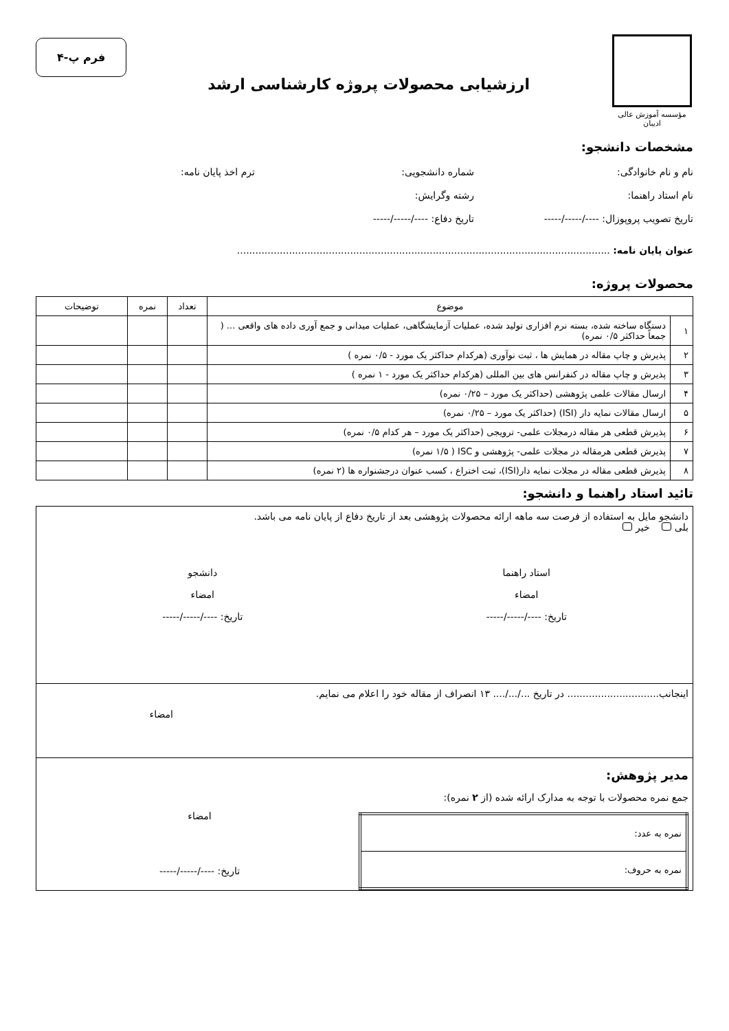مؤسسه آموزش عالی ادیبان
ارزشیابی محصولات پروژه کارشناسی ارشد
فرم پ-۴
مشخصات دانشجو:
نام و نام خانوادگی: شماره دانشجویی: ترم اخذ پایان نامه:
نام استاد راهنما: رشته وگرایش:
تاریخ تصویب پروپوزال: ----/-----/-----
تاریخ دفاع: ----/-----/-----
عنوان پایان نامه: ..........................................................................................................................
محصولات پروژه:
| موضوع | | تعداد | نمره | توضیحات |
| --- | --- | --- | --- | --- |
| ۱ | دستگاه ساخته شده، بسته نرم افزاری تولید شده، عملیات آزمایشگاهی، عملیات میدانی و جمع آوری داده های واقعی ... ( جمعاً حداکثر ۰/۵ نمره) | | | |
| ۲ | پذیرش و چاپ مقاله در همایش ها ، ثبت نوآوری (هرکدام حداکثر یک مورد - ۰/۵ نمره ) | | | |
| ۳ | پذیرش و چاپ مقاله در کنفرانس های بین المللی (هرکدام حداکثر یک مورد - ۱ نمره ) | | | |
| ۴ | ارسال مقالات علمی پژوهشی (حداکثر یک مورد – ۰/۲۵ نمره) | | | |
| ۵ | ارسال مقالات نمایه دار (ISI) (حداکثر یک مورد – ۰/۲۵ نمره) | | | |
| ۶ | پذیرش قطعی هر مقاله درمجلات علمی- ترویجی (حداکثر یک مورد – هر کدام ۰/۵ نمره) | | | |
| ۷ | پذیرش قطعی هرمقاله در مجلات علمی- پژوهشی و ISC ( ۱/۵ نمره) | | | |
| ۸ | پذیرش قطعی مقاله در مجلات نمایه دار(ISI)، ثبت اختراع ، کسب عنوان درجشنواره ها (۲ نمره) | | | |
تائید استاد راهنما و دانشجو:
دانشجو مایل به استفاده از فرصت سه ماهه ارائه محصولات پژوهشی بعد از تاریخ دفاع از پایان نامه می باشد.
بلی خیر
استاد راهنما
امضاء
تاریخ: ----/-----/-----
دانشجو
امضاء
تاریخ: ----/-----/-----
اینجانب.............................. در تاریخ .../.../.... ۱۳ انصراف از مقاله خود را اعلام می نمایم.
امضاء
مدیر پژوهش:
جمع نمره محصولات با توجه به مدارک ارائه شده (از ۲ نمره):
| نمره به عدد: |
| نمره به حروف: |
امضاء
تاریخ: ----/-----/-----